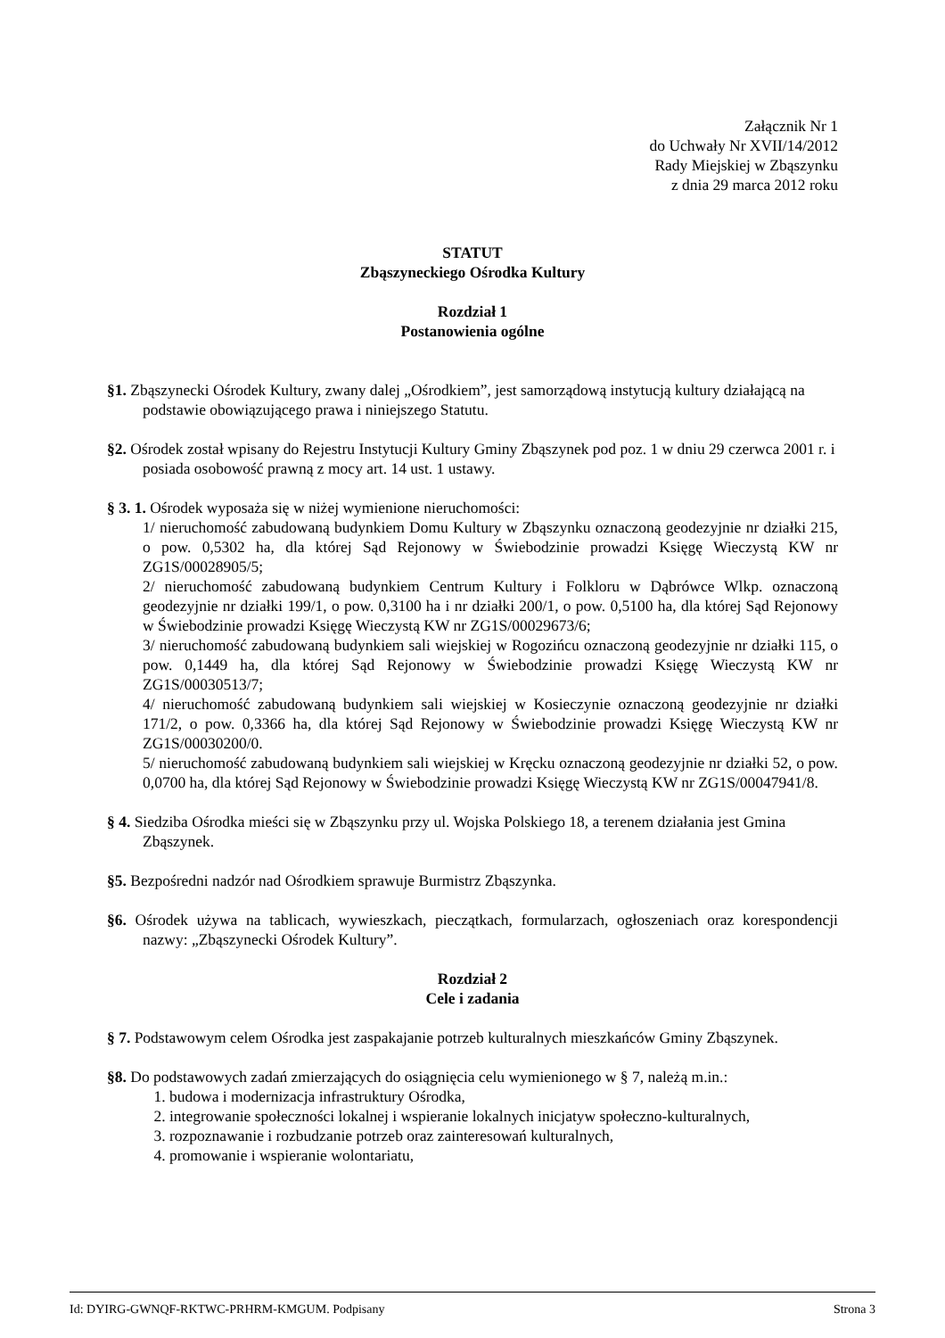Załącznik Nr 1
do Uchwały Nr XVII/14/2012
Rady Miejskiej w Zbąszynku
z dnia 29 marca 2012 roku
STATUT
Zbąszyneckiego Ośrodka Kultury
Rozdział 1
Postanowienia ogólne
§1. Zbąszynecki Ośrodek Kultury, zwany dalej „Ośrodkiem”, jest samorządową instytucją kultury działającą na podstawie obowiązującego prawa i niniejszego Statutu.
§2. Ośrodek został wpisany do Rejestru Instytucji Kultury Gminy Zbąszynek pod poz. 1 w dniu 29 czerwca 2001 r. i posiada osobowość prawną z mocy art. 14 ust. 1 ustawy.
§ 3. 1. Ośrodek wyposaża się w niżej wymienione nieruchomości:
1/ nieruchomość zabudowaną budynkiem Domu Kultury w Zbąszynku oznaczoną geodezyjnie nr działki 215, o pow. 0,5302 ha, dla której Sąd Rejonowy w Świebodzinie prowadzi Księgę Wieczystą KW nr ZG1S/00028905/5;
2/ nieruchomość zabudowaną budynkiem Centrum Kultury i Folkloru w Dąbrówce Wlkp. oznaczoną geodezyjnie nr działki 199/1, o pow. 0,3100 ha i nr działki 200/1, o pow. 0,5100 ha, dla której Sąd Rejonowy w Świebodzinie prowadzi Księgę Wieczystą KW nr ZG1S/00029673/6;
3/ nieruchomość zabudowaną budynkiem sali wiejskiej w Rogozińcu oznaczoną geodezyjnie nr działki 115, o pow. 0,1449 ha, dla której Sąd Rejonowy w Świebodzinie prowadzi Księgę Wieczystą KW nr ZG1S/00030513/7;
4/ nieruchomość zabudowaną budynkiem sali wiejskiej w Kosieczynie oznaczoną geodezyjnie nr działki 171/2, o pow. 0,3366 ha, dla której Sąd Rejonowy w Świebodzinie prowadzi Księgę Wieczystą KW nr ZG1S/00030200/0.
5/ nieruchomość zabudowaną budynkiem sali wiejskiej w Kręcku oznaczoną geodezyjnie nr działki 52, o pow. 0,0700 ha, dla której Sąd Rejonowy w Świebodzinie prowadzi Księgę Wieczystą KW nr ZG1S/00047941/8.
§ 4. Siedziba Ośrodka mieści się w Zbąszynku przy ul. Wojska Polskiego 18, a terenem działania jest Gmina Zbąszynek.
§5. Bezpośredni nadzór nad Ośrodkiem sprawuje Burmistrz Zbąszynka.
§6. Ośrodek używa na tablicach, wywieszkach, pieczątkach, formularzach, ogłoszeniach oraz korespondencji nazwy: „Zbąszynecki Ośrodek Kultury”.
Rozdział 2
Cele i zadania
§ 7. Podstawowym celem Ośrodka jest zaspakajanie potrzeb kulturalnych mieszkańców Gminy Zbąszynek.
§8. Do podstawowych zadań zmierzających do osiągnięcia celu wymienionego w § 7, należą m.in.:
1. budowa i modernizacja infrastruktury Ośrodka,
2. integrowanie społeczności lokalnej i wspieranie lokalnych inicjatyw społeczno-kulturalnych,
3. rozpoznawanie i rozbudzanie potrzeb oraz zainteresowań kulturalnych,
4. promowanie i wspieranie wolontariatu,
Id: DYIRG-GWNQF-RKTWC-PRHRM-KMGUM. Podpisany Strona 3